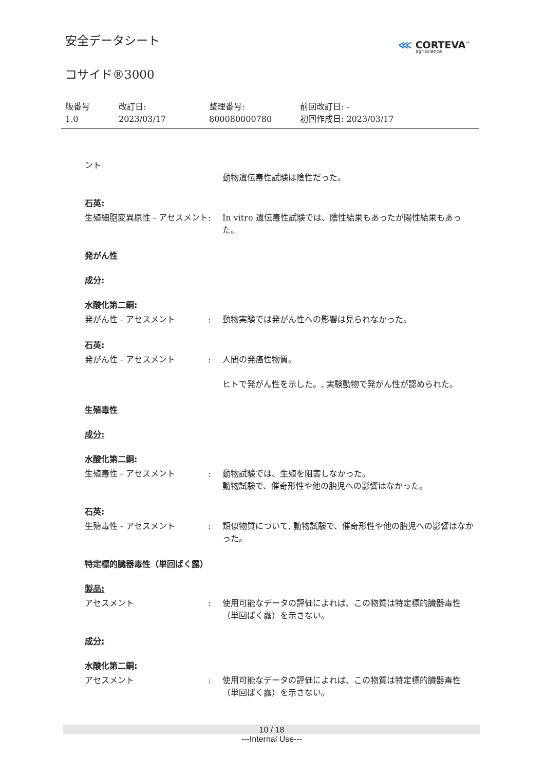安全データシート
コサイド®3000
⋘ CORTEVA<sup>™</sup>
agriscience
版番号
1.0
改訂日:
2023/03/17
整理番号:
800080000780
前回改訂日: -
初回作成日: 2023/03/17
ント
動物遺伝毒性試験は陰性だった。
石英:
生殖細胞変異原性 - アセスメント
: In vitro 遺伝毒性試験では、陰性結果もあったが陽性結果もあった。
発がん性
成分:
水酸化第二銅:
発がん性 - アセスメント : 動物実験では発がん性への影響は見られなかった。
石英:
発がん性 - アセスメント : 人間の発癌性物質。
ヒトで発がん性を示した。, 実験動物で発がん性が認められた。
生殖毒性
成分:
水酸化第二銅:
生殖毒性 - アセスメント : 動物試験では、生殖を阻害しなかった。
動物試験で、催奇形性や他の胎児への影響はなかった。
石英:
生殖毒性 - アセスメント : 類似物質について, 動物試験で、催奇形性や他の胎児への影響はなかった。
特定標的臓器毒性（単回ばく露）
製品:
アセスメント : 使用可能なデータの評価によれば、この物質は特定標的臓器毒性（単回ばく露）を示さない。
成分:
水酸化第二銅:
アセスメント : 使用可能なデータの評価によれば、この物質は特定標的臓器毒性（単回ばく露）を示さない。
10 / 18
---Internal Use---